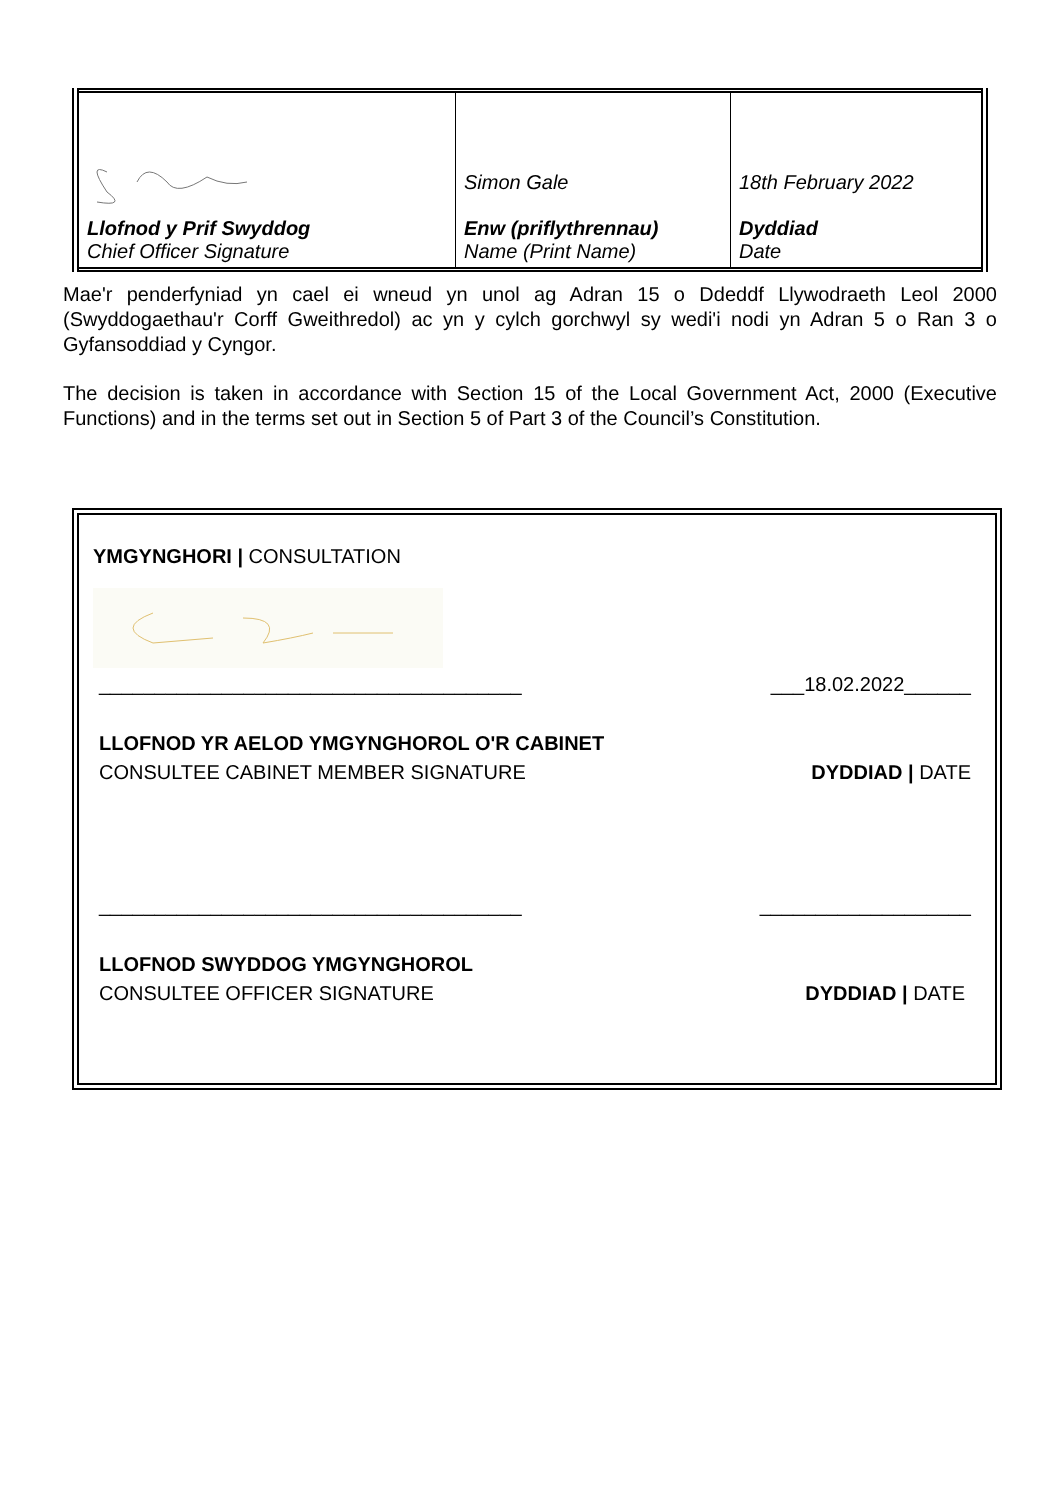| Llofnod y Prif Swyddog Chief Officer Signature | Simon Gale Enw (priflythrennau) Name (Print Name) | 18th February 2022 Dyddiad Date |
Mae'r penderfyniad yn cael ei wneud yn unol ag Adran 15 o Ddeddf Llywodraeth Leol 2000 (Swyddogaethau'r Corff Gweithredol) ac yn y cylch gorchwyl sy wedi'i nodi yn Adran 5 o Ran 3 o Gyfansoddiad y Cyngor.
The decision is taken in accordance with Section 15 of the Local Government Act, 2000 (Executive Functions) and in the terms set out in Section 5 of Part 3 of the Council’s Constitution.
YMGYNGHORI | CONSULTATION
______________________________________ ___18.02.2022______
LLOFNOD YR AELOD YMGYNGHOROL O'R CABINET
CONSULTEE CABINET MEMBER SIGNATURE DYDDIAD | DATE
______________________________________ ___________________
LLOFNOD SWYDDOG YMGYNGHOROL
CONSULTEE OFFICER SIGNATURE DYDDIAD | DATE